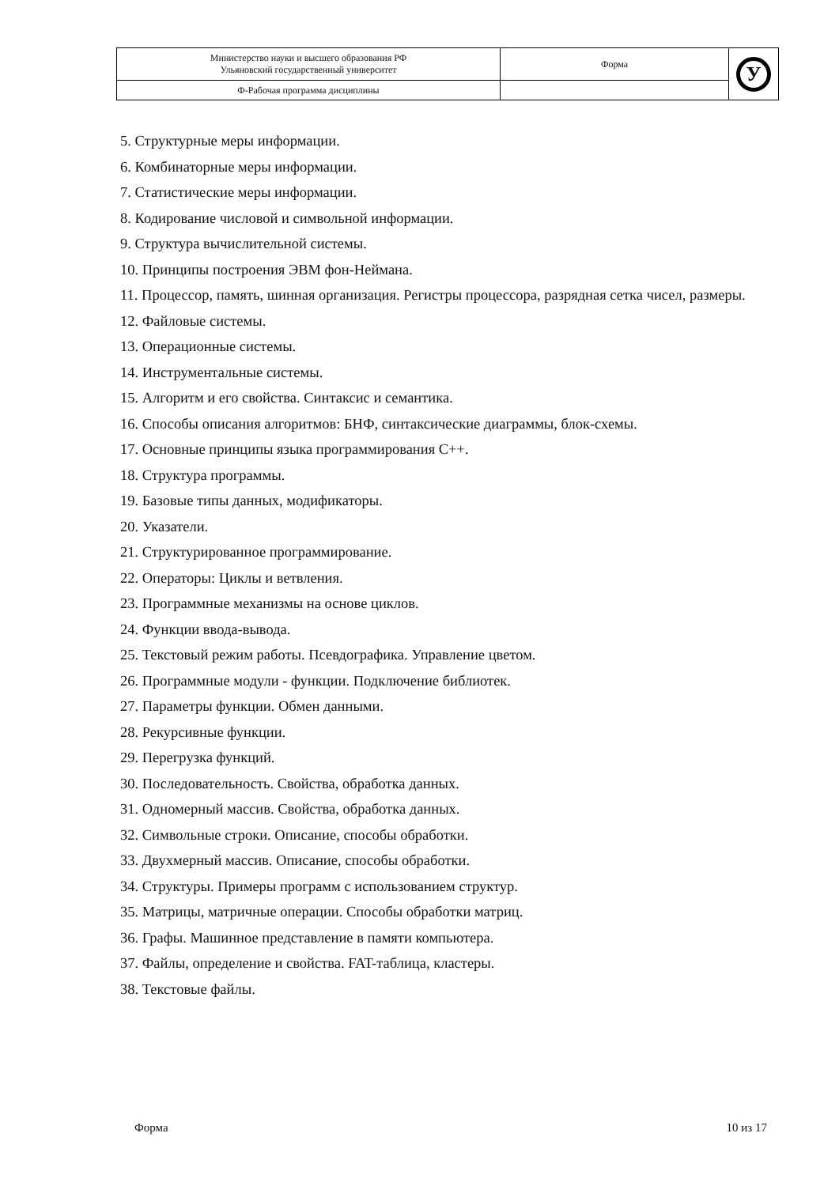| Министерство науки и высшего образования РФ Ульяновский государственный университет | Форма | У |
| Ф-Рабочая программа дисциплины | | |
5. Структурные меры информации.
6. Комбинаторные меры информации.
7. Статистические меры информации.
8. Кодирование числовой и символьной информации.
9. Структура вычислительной системы.
10. Принципы построения ЭВМ фон-Неймана.
11. Процессор, память, шинная организация. Регистры процессора, разрядная сетка чисел, размеры.
12. Файловые системы.
13. Операционные системы.
14. Инструментальные системы.
15. Алгоритм и его свойства. Синтаксис и семантика.
16. Способы описания алгоритмов: БНФ, синтаксические диаграммы, блок-схемы.
17. Основные принципы языка программирования С++.
18. Структура программы.
19. Базовые типы данных, модификаторы.
20. Указатели.
21. Структурированное программирование.
22. Операторы: Циклы и ветвления.
23. Программные механизмы на основе циклов.
24. Функции ввода-вывода.
25. Текстовый режим работы. Псевдографика. Управление цветом.
26. Программные модули - функции. Подключение библиотек.
27. Параметры функции. Обмен данными.
28. Рекурсивные функции.
29. Перегрузка функций.
30. Последовательность. Свойства, обработка данных.
31. Одномерный массив. Свойства, обработка данных.
32. Символьные строки. Описание, способы обработки.
33. Двухмерный массив. Описание, способы обработки.
34. Структуры. Примеры программ с использованием структур.
35. Матрицы, матричные операции. Способы обработки матриц.
36. Графы. Машинное представление в памяти компьютера.
37. Файлы, определение и свойства. FAT-таблица, кластеры.
38. Текстовые файлы.
Форма 10 из 17